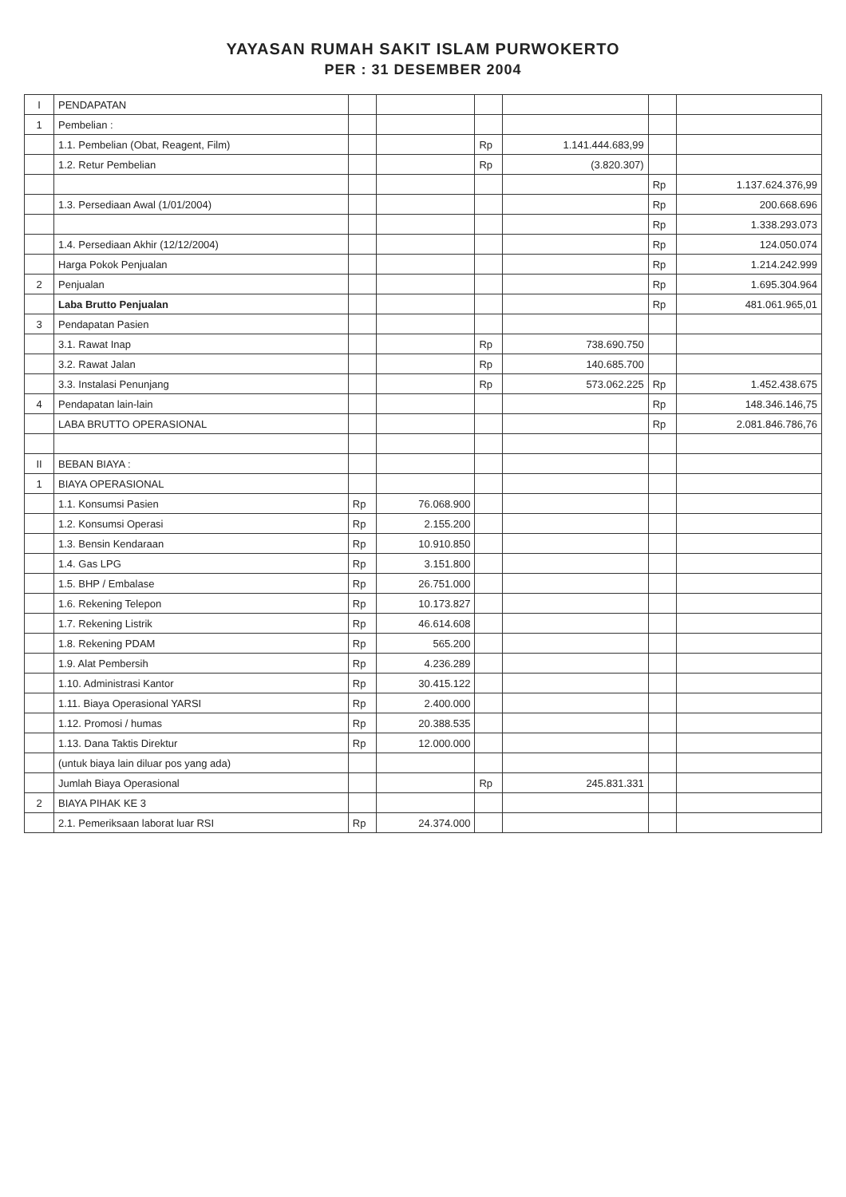YAYASAN RUMAH SAKIT ISLAM PURWOKERTO
PER : 31 DESEMBER 2004
| I | PENDAPATAN | | | | | | |
| 1 | Pembelian : | | | | | | |
| | 1.1. Pembelian (Obat, Reagent, Film) | | | Rp | 1.141.444.683,99 | | |
| | 1.2. Retur Pembelian | | | Rp | (3.820.307) | | |
| | | | | | | Rp | 1.137.624.376,99 |
| | 1.3. Persediaan Awal (1/01/2004) | | | | | Rp | 200.668.696 |
| | | | | | | Rp | 1.338.293.073 |
| | 1.4. Persediaan Akhir (12/12/2004) | | | | | Rp | 124.050.074 |
| | Harga Pokok Penjualan | | | | | Rp | 1.214.242.999 |
| 2 | Penjualan | | | | | Rp | 1.695.304.964 |
| | Laba Brutto Penjualan | | | | | Rp | 481.061.965,01 |
| 3 | Pendapatan Pasien | | | | | | |
| | 3.1. Rawat Inap | | | Rp | 738.690.750 | | |
| | 3.2. Rawat Jalan | | | Rp | 140.685.700 | | |
| | 3.3. Instalasi Penunjang | | | Rp | 573.062.225 | Rp | 1.452.438.675 |
| 4 | Pendapatan lain-lain | | | | | Rp | 148.346.146,75 |
| | LABA BRUTTO OPERASIONAL | | | | | Rp | 2.081.846.786,76 |
| II | BEBAN BIAYA : | | | | | | |
| 1 | BIAYA OPERASIONAL | | | | | | |
| | 1.1. Konsumsi Pasien | Rp | 76.068.900 | | | | |
| | 1.2. Konsumsi Operasi | Rp | 2.155.200 | | | | |
| | 1.3. Bensin Kendaraan | Rp | 10.910.850 | | | | |
| | 1.4. Gas LPG | Rp | 3.151.800 | | | | |
| | 1.5. BHP / Embalase | Rp | 26.751.000 | | | | |
| | 1.6. Rekening Telepon | Rp | 10.173.827 | | | | |
| | 1.7. Rekening Listrik | Rp | 46.614.608 | | | | |
| | 1.8. Rekening PDAM | Rp | 565.200 | | | | |
| | 1.9. Alat Pembersih | Rp | 4.236.289 | | | | |
| | 1.10. Administrasi Kantor | Rp | 30.415.122 | | | | |
| | 1.11. Biaya Operasional YARSI | Rp | 2.400.000 | | | | |
| | 1.12. Promosi / humas | Rp | 20.388.535 | | | | |
| | 1.13. Dana Taktis Direktur | Rp | 12.000.000 | | | | |
| | (untuk biaya lain diluar pos yang ada) | | | | | | |
| | Jumlah Biaya Operasional | | | Rp | 245.831.331 | | |
| 2 | BIAYA PIHAK KE 3 | | | | | | |
| | 2.1. Pemeriksaan laborat luar RSI | Rp | 24.374.000 | | | | |